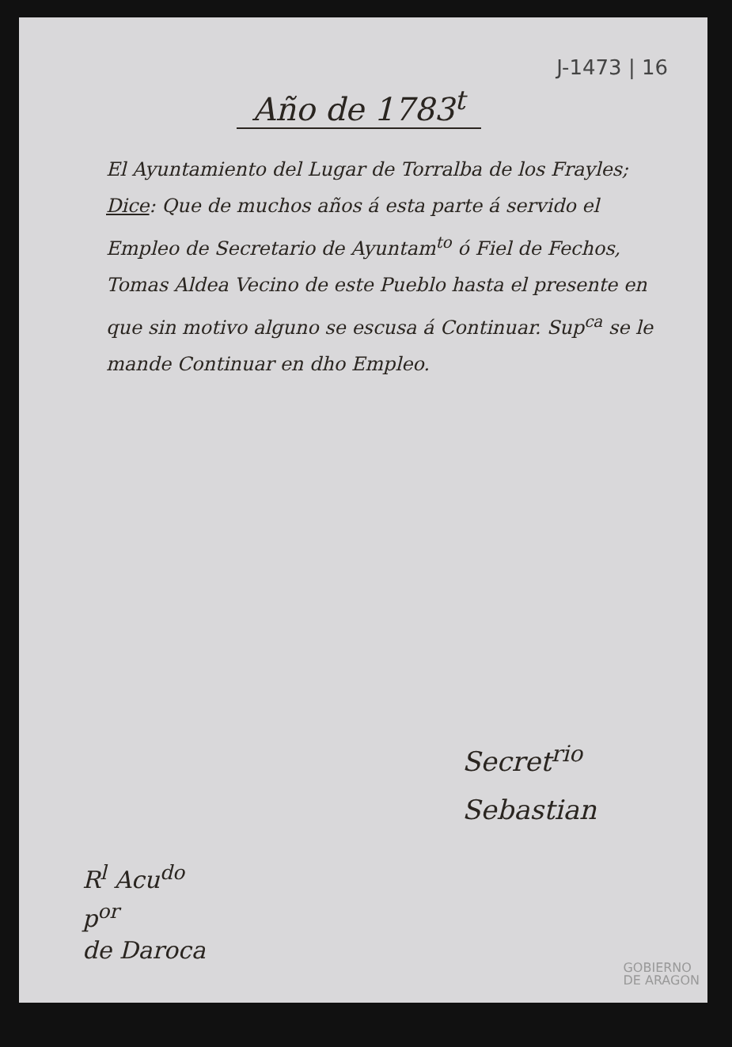J-1473 | 16
Año de 1783<sup>t</sup>
El Ayuntamiento del Lugar de Torralba de los Frayles; Dice: Que de muchos años á esta parte á servido el Empleo de Secretario de Ayuntam<sup>to</sup> ó Fiel de Fechos, Tomas Aldea Vecino de este Pueblo hasta el presente en que sin motivo alguno se escusa á Continuar. Sup<sup>ca</sup> se le mande Continuar en dho Empleo.
Secret<sup>rio</sup>
Sebastian
R<sup>l</sup> Acu<sup>do</sup>
p<sup>or</sup>
de Daroca
GOBIERNO
DE ARAGON